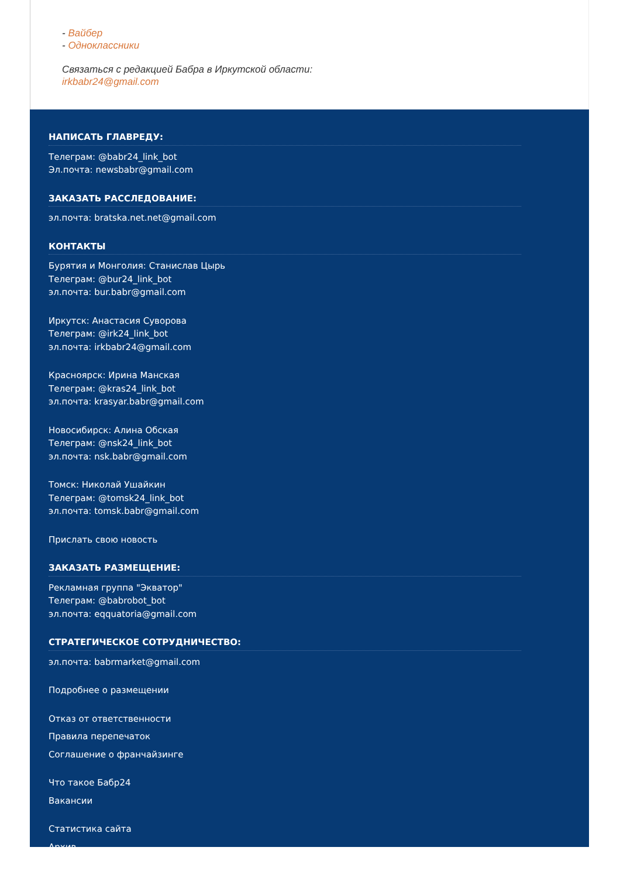- Вайбер
- Одноклассники
Связаться с редакцией Бабра в Иркутской области:
irkbabr24@gmail.com
НАПИСАТЬ ГЛАВРЕДУ:
Телеграм: @babr24_link_bot
Эл.почта: newsbabr@gmail.com
ЗАКАЗАТЬ РАССЛЕДОВАНИЕ:
эл.почта: bratska.net.net@gmail.com
КОНТАКТЫ
Бурятия и Монголия: Станислав Цырь
Телеграм: @bur24_link_bot
эл.почта: bur.babr@gmail.com
Иркутск: Анастасия Суворова
Телеграм: @irk24_link_bot
эл.почта: irkbabr24@gmail.com
Красноярск: Ирина Манская
Телеграм: @kras24_link_bot
эл.почта: krasyar.babr@gmail.com
Новосибирск: Алина Обская
Телеграм: @nsk24_link_bot
эл.почта: nsk.babr@gmail.com
Томск: Николай Ушайкин
Телеграм: @tomsk24_link_bot
эл.почта: tomsk.babr@gmail.com
Прислать свою новость
ЗАКАЗАТЬ РАЗМЕЩЕНИЕ:
Рекламная группа "Экватор"
Телеграм: @babrobot_bot
эл.почта: eqquatoria@gmail.com
СТРАТЕГИЧЕСКОЕ СОТРУДНИЧЕСТВО:
эл.почта: babrmarket@gmail.com
Подробнее о размещении
Отказ от ответственности
Правила перепечаток
Соглашение о франчайзинге
Что такое Бабр24
Вакансии
Статистика сайта
Архив